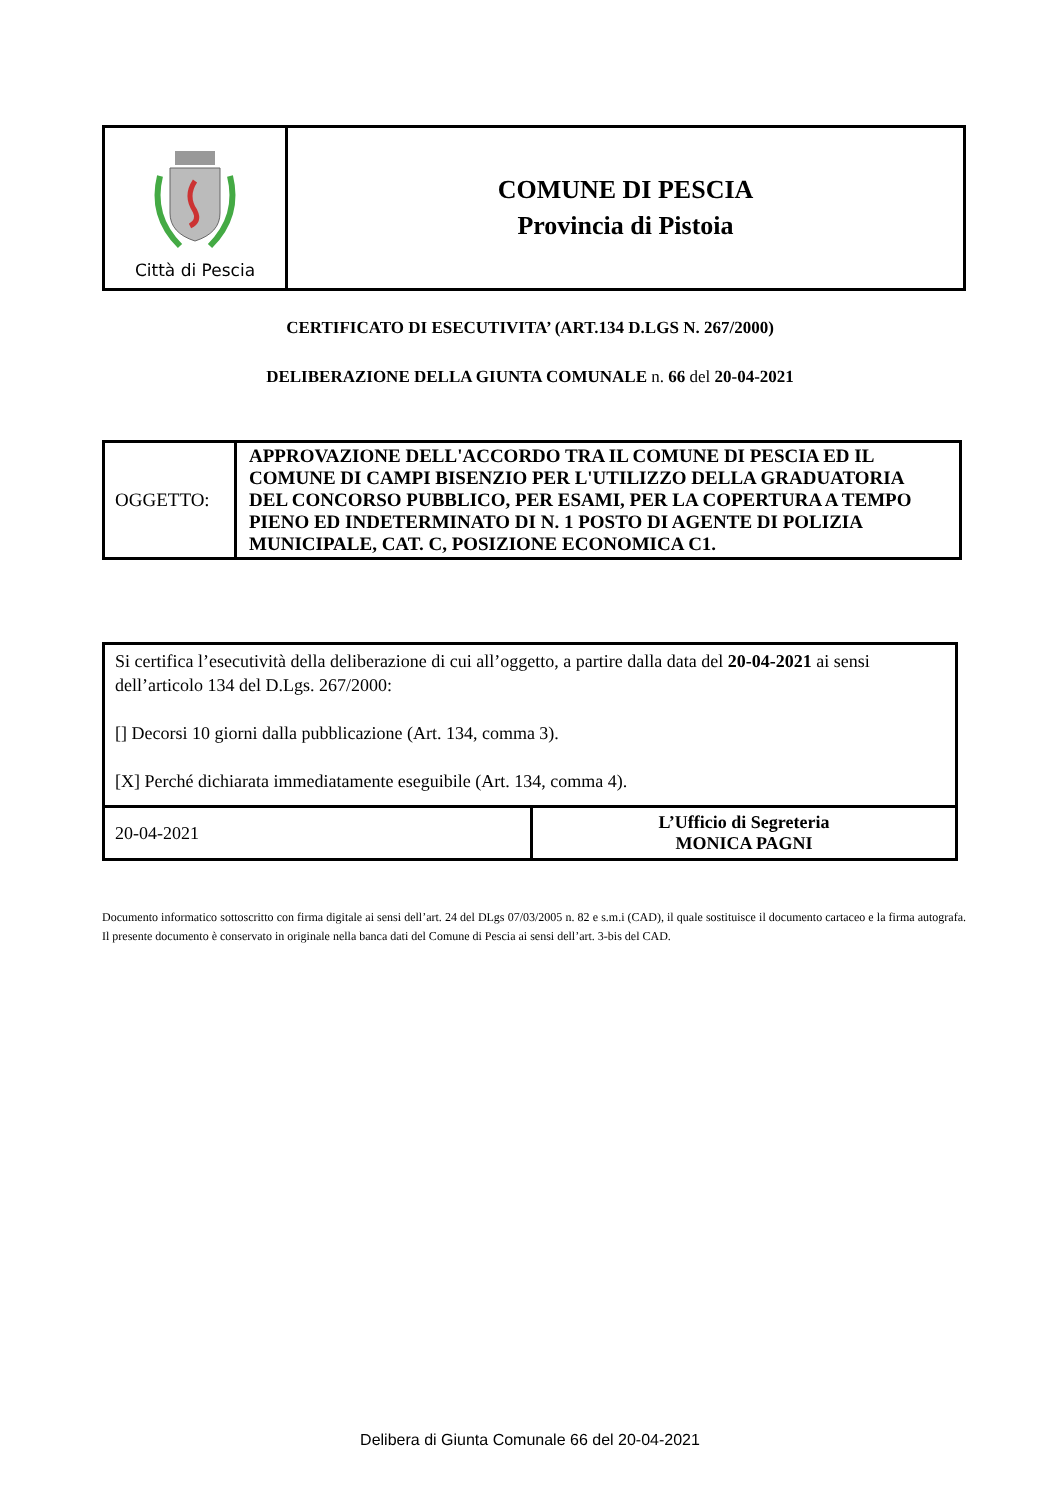| Città di Pescia | COMUNE DI PESCIA Provincia di Pistoia |
CERTIFICATO DI ESECUTIVITA’ (ART.134 D.LGS N. 267/2000)
DELIBERAZIONE DELLA GIUNTA COMUNALE n. 66 del 20-04-2021
| OGGETTO: | APPROVAZIONE DELL'ACCORDO TRA IL COMUNE DI PESCIA ED IL COMUNE DI CAMPI BISENZIO PER L'UTILIZZO DELLA GRADUATORIA DEL CONCORSO PUBBLICO, PER ESAMI, PER LA COPERTURA A TEMPO PIENO ED INDETERMINATO DI N. 1 POSTO DI AGENTE DI POLIZIA MUNICIPALE, CAT. C, POSIZIONE ECONOMICA C1. |
| Si certifica l’esecutività della deliberazione di cui all’oggetto, a partire dalla data del 20-04-2021 ai sensi dell’articolo 134 del D.Lgs. 267/2000: [] Decorsi 10 giorni dalla pubblicazione (Art. 134, comma 3). [X] Perché dichiarata immediatamente eseguibile (Art. 134, comma 4). | |
| 20-04-2021 | L’Ufficio di Segreteria MONICA PAGNI |
Documento informatico sottoscritto con firma digitale ai sensi dell’art. 24 del DLgs 07/03/2005 n. 82 e s.m.i (CAD), il quale sostituisce il documento cartaceo e la firma autografa. Il presente documento è conservato in originale nella banca dati del Comune di Pescia ai sensi dell’art. 3-bis del CAD.
Delibera di Giunta Comunale 66 del 20-04-2021